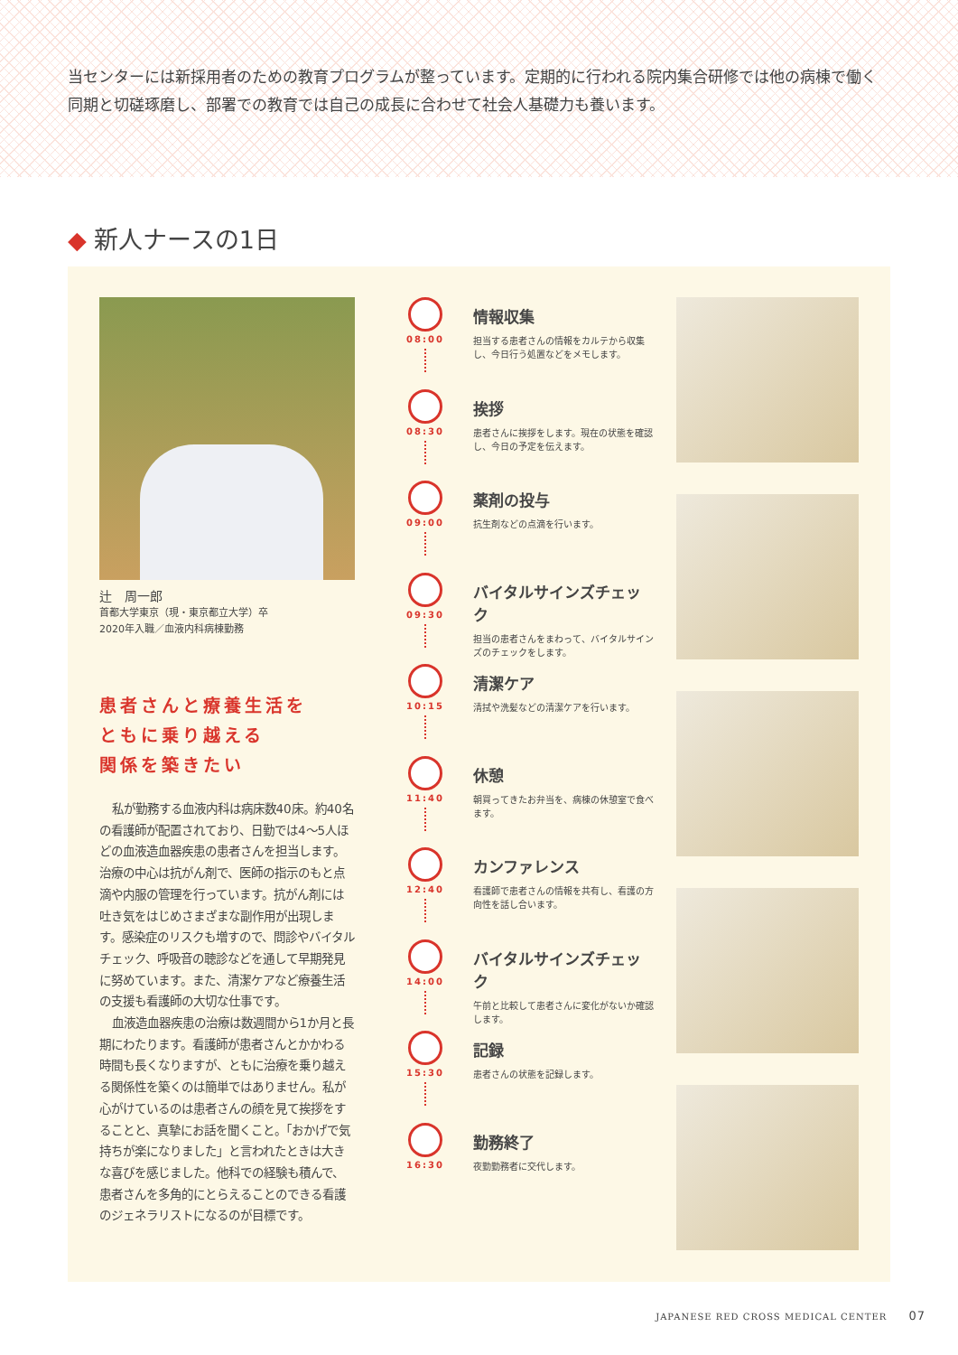当センターには新採用者のための教育プログラムが整っています。定期的に行われる院内集合研修では他の病棟で働く同期と切磋琢磨し、部署での教育では自己の成長に合わせて社会人基礎力も養います。
◆ 新人ナースの1日
辻　周一郎
首都大学東京（現・東京都立大学）卒
2020年入職／血液内科病棟勤務
患者さんと療養生活を
ともに乗り越える
関係を築きたい
私が勤務する血液内科は病床数40床。約40名の看護師が配置されており、日勤では4～5人ほどの血液造血器疾患の患者さんを担当します。治療の中心は抗がん剤で、医師の指示のもと点滴や内服の管理を行っています。抗がん剤には吐き気をはじめさまざまな副作用が出現します。感染症のリスクも増すので、問診やバイタルチェック、呼吸音の聴診などを通して早期発見に努めています。また、清潔ケアなど療養生活の支援も看護師の大切な仕事です。
血液造血器疾患の治療は数週間から1か月と長期にわたります。看護師が患者さんとかかわる時間も長くなりますが、ともに治療を乗り越える関係性を築くのは簡単ではありません。私が心がけているのは患者さんの顔を見て挨拶をすることと、真摯にお話を聞くこと。「おかげで気持ちが楽になりました」と言われたときは大きな喜びを感じました。他科での経験も積んで、患者さんを多角的にとらえることのできる看護のジェネラリストになるのが目標です。
08:00
情報収集
担当する患者さんの情報をカルテから収集し、今日行う処置などをメモします。
08:30
挨拶
患者さんに挨拶をします。現在の状態を確認し、今日の予定を伝えます。
09:00
薬剤の投与
抗生剤などの点滴を行います。
09:30
バイタルサインズチェック
担当の患者さんをまわって、バイタルサインズのチェックをします。
10:15
清潔ケア
清拭や洗髪などの清潔ケアを行います。
11:40
休憩
朝買ってきたお弁当を、病棟の休憩室で食べます。
12:40
カンファレンス
看護師で患者さんの情報を共有し、看護の方向性を話し合います。
14:00
バイタルサインズチェック
午前と比較して患者さんに変化がないか確認します。
15:30
記録
患者さんの状態を記録します。
16:30
勤務終了
夜勤勤務者に交代します。
JAPANESE RED CROSS MEDICAL CENTER 07